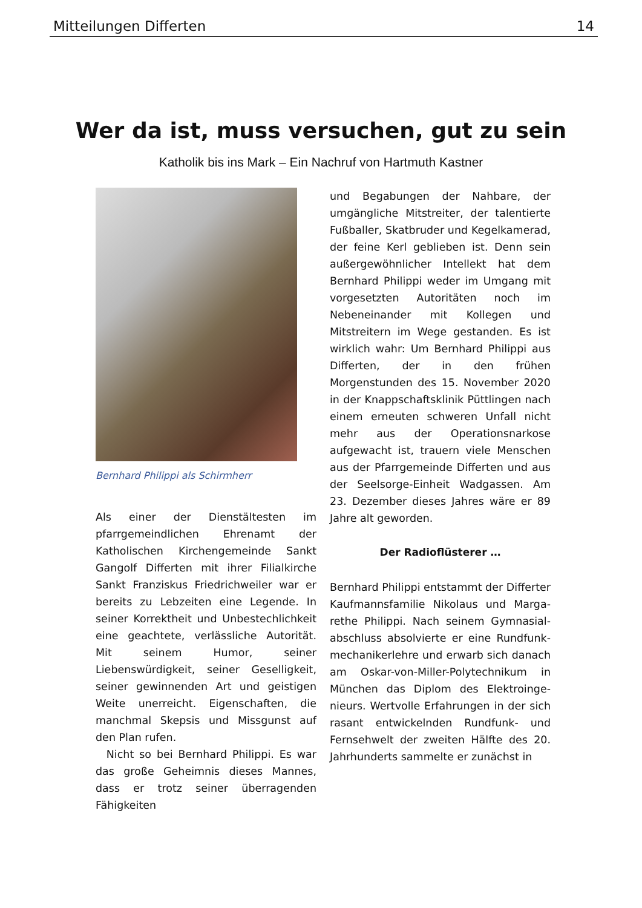Mitteilungen Differten 14
Wer da ist, muss versuchen, gut zu sein
Katholik bis ins Mark – Ein Nachruf von Hartmuth Kastner
Bernhard Philippi als Schirmherr
Als einer der Dienstältesten im pfarrgemeindlichen Ehrenamt der Katholischen Kirchengemeinde Sankt Gangolf Differten mit ihrer Filialkirche Sankt Franziskus Friedrichweiler war er bereits zu Lebzeiten eine Legende. In seiner Korrektheit und Unbestechlichkeit eine geachtete, verlässliche Autorität. Mit seinem Humor, seiner Liebenswürdigkeit, seiner Geselligkeit, seiner gewinnenden Art und geistigen Weite unerreicht. Eigenschaften, die manchmal Skepsis und Missgunst auf den Plan rufen.
Nicht so bei Bernhard Philippi. Es war das große Geheimnis dieses Mannes, dass er trotz seiner überragenden Fähigkeiten
und Begabungen der Nahbare, der umgängliche Mitstreiter, der talentierte Fußballer, Skatbruder und Kegelkamerad, der feine Kerl geblieben ist. Denn sein außergewöhnlicher Intellekt hat dem Bernhard Philippi weder im Umgang mit vorgesetzten Autoritäten noch im Nebeneinander mit Kollegen und Mitstreitern im Wege gestanden. Es ist wirklich wahr: Um Bernhard Philippi aus Differten, der in den frühen Morgenstunden des 15. November 2020 in der Knappschaftsklinik Püttlingen nach einem erneuten schweren Unfall nicht mehr aus der Operationsnarkose aufgewacht ist, trauern viele Menschen aus der Pfarrgemeinde Differten und aus der Seelsorge-Einheit Wadgassen. Am 23. Dezember dieses Jahres wäre er 89 Jahre alt geworden.
Der Radioflüsterer …
Bernhard Philippi entstammt der Differter Kaufmannsfamilie Nikolaus und Marga-rethe Philippi. Nach seinem Gymnasial-abschluss absolvierte er eine Rundfunk-mechanikerlehre und erwarb sich danach am Oskar-von-Miller-Polytechnikum in München das Diplom des Elektroinge-nieurs. Wertvolle Erfahrungen in der sich rasant entwickelnden Rundfunk- und Fernsehwelt der zweiten Hälfte des 20. Jahrhunderts sammelte er zunächst in